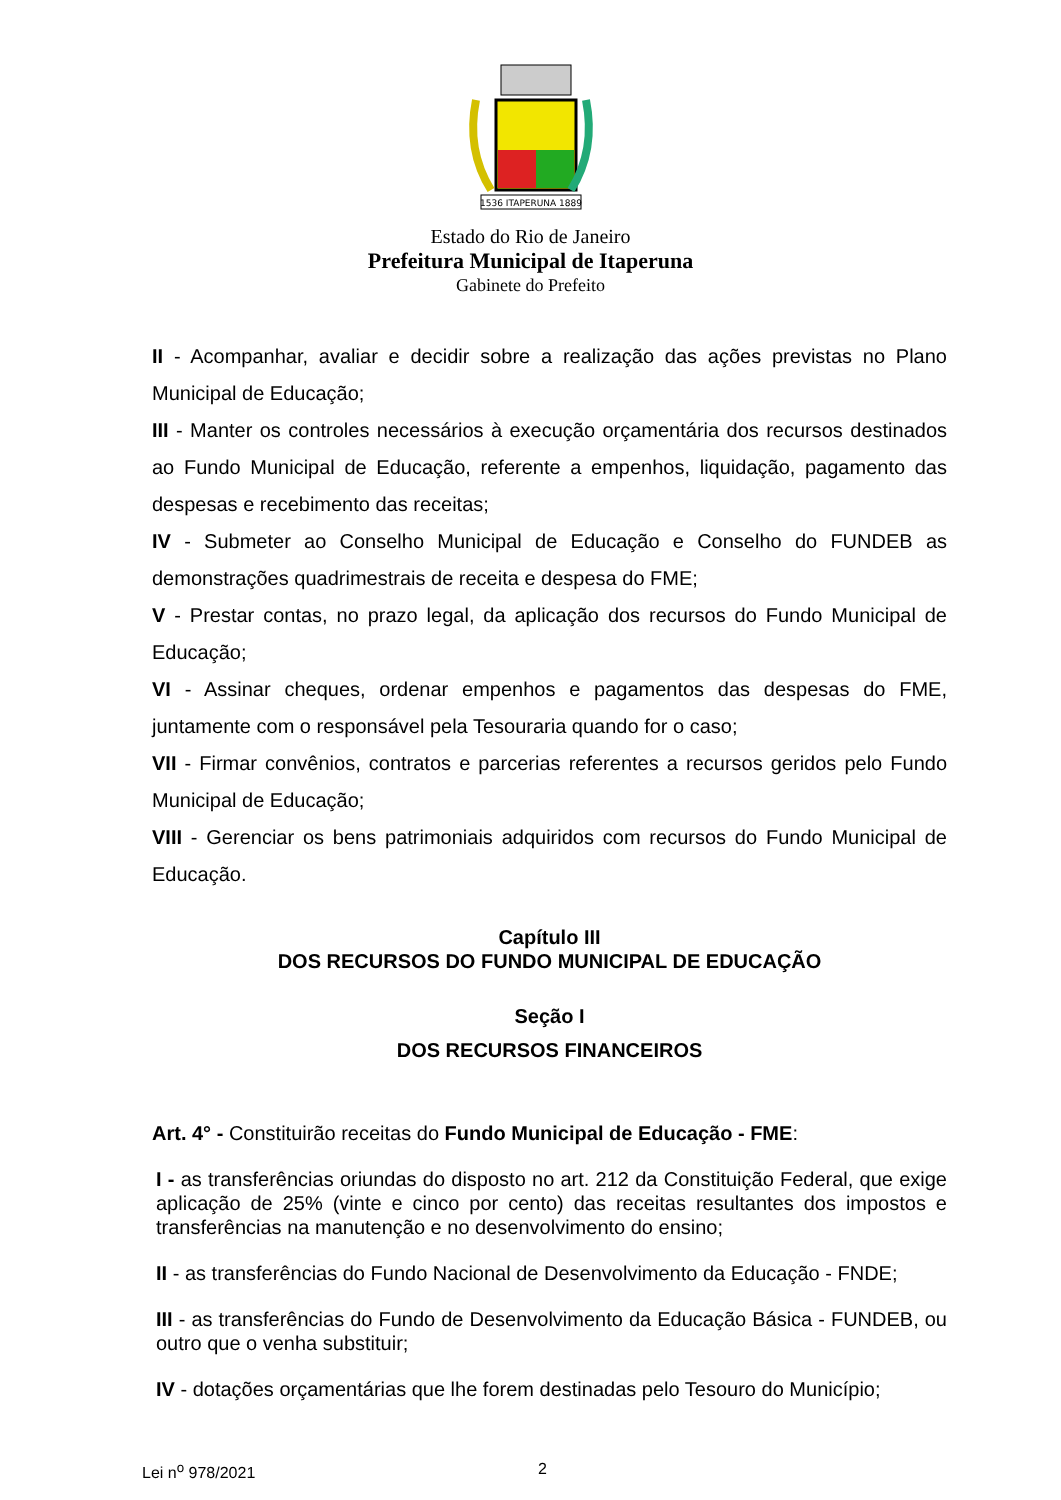1536 ITAPERUNA 1889
Estado do Rio de Janeiro
Prefeitura Municipal de Itaperuna
Gabinete do Prefeito
II - Acompanhar, avaliar e decidir sobre a realização das ações previstas no Plano Municipal de Educação;
III - Manter os controles necessários à execução orçamentária dos recursos destinados ao Fundo Municipal de Educação, referente a empenhos, liquidação, pagamento das despesas e recebimento das receitas;
IV - Submeter ao Conselho Municipal de Educação e Conselho do FUNDEB as demonstrações quadrimestrais de receita e despesa do FME;
V - Prestar contas, no prazo legal, da aplicação dos recursos do Fundo Municipal de Educação;
VI - Assinar cheques, ordenar empenhos e pagamentos das despesas do FME, juntamente com o responsável pela Tesouraria quando for o caso;
VII - Firmar convênios, contratos e parcerias referentes a recursos geridos pelo Fundo Municipal de Educação;
VIII - Gerenciar os bens patrimoniais adquiridos com recursos do Fundo Municipal de Educação.
Capítulo III
DOS RECURSOS DO FUNDO MUNICIPAL DE EDUCAÇÃO
Seção I
DOS RECURSOS FINANCEIROS
Art. 4° - Constituirão receitas do Fundo Municipal de Educação - FME:
I - as transferências oriundas do disposto no art. 212 da Constituição Federal, que exige aplicação de 25% (vinte e cinco por cento) das receitas resultantes dos impostos e transferências na manutenção e no desenvolvimento do ensino;
II - as transferências do Fundo Nacional de Desenvolvimento da Educação - FNDE;
III - as transferências do Fundo de Desenvolvimento da Educação Básica - FUNDEB, ou outro que o venha substituir;
IV - dotações orçamentárias que lhe forem destinadas pelo Tesouro do Município;
Lei n<sup>o</sup> 978/2021 2